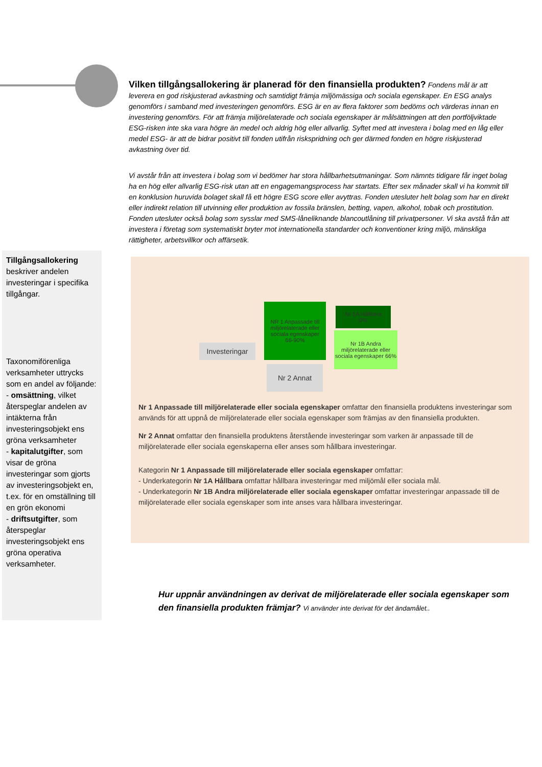Vilken tillgångsallokering är planerad för den finansiella produkten?
Fondens mål är att leverera en god riskjusterad avkastning och samtidigt främja miljömässiga och sociala egenskaper. En ESG analys genomförs i samband med investeringen genomförs. ESG är en av flera faktorer som bedöms och värderas innan en investering genomförs. För att främja miljörelaterade och sociala egenskaper är målsättningen att den portföljviktade ESG-risken inte ska vara högre än medel och aldrig hög eller allvarlig. Syftet med att investera i bolag med en låg eller medel ESG- är att de bidrar positivt till fonden utifrån riskspridning och ger därmed fonden en högre riskjusterad avkastning över tid.
Vi avstår från att investera i bolag som vi bedömer har stora hållbarhetsutmaningar. Som nämnts tidigare får inget bolag ha en hög eller allvarlig ESG-risk utan att en engagemangsprocess har startats. Efter sex månader skall vi ha kommit till en konklusion huruvida bolaget skall få ett högre ESG score eller avyttras. Fonden utesluter helt bolag som har en direkt eller indirekt relation till utvinning eller produktion av fossila bränslen, betting, vapen, alkohol, tobak och prostitution. Fonden utesluter också bolag som sysslar med SMS-låneliknande blancoutlåning till privatpersoner. Vi ska avstå från att investera i företag som systematiskt bryter mot internationella standarder och konventioner kring miljö, mänskliga rättigheter, arbetsvillkor och affärsetik.
Tillgångsallokering beskriver andelen investeringar i specifika tillgångar.
Taxonomiförenliga verksamheter uttrycks som en andel av följande:
- omsättning, vilket återspeglar andelen av intäkterna från investeringsobjekt ens gröna verksamheter
- kapitalutgifter, som visar de gröna investeringar som gjorts av investeringsobjekt en, t.ex. för en omställning till en grön ekonomi
- driftsutgifter, som återspeglar investeringsobjekt ens gröna operativa verksamheter.
Investeringar
NR 1 Anpassade till miljörelaterade eller sociala egenskaper
66-90%
Nr 1A Hållbara
0%
Nr 1B Andra miljörelaterade eller sociala egenskaper 66%
Nr 2 Annat
Nr 1 Anpassade till miljörelaterade eller sociala egenskaper omfattar den finansiella produktens investeringar som används för att uppnå de miljörelaterade eller sociala egenskaper som främjas av den finansiella produkten.
Nr 2 Annat omfattar den finansiella produktens återstående investeringar som varken är anpassade till de miljörelaterade eller sociala egenskaperna eller anses som hållbara investeringar.
Kategorin Nr 1 Anpassade till miljörelaterade eller sociala egenskaper omfattar:
- Underkategorin Nr 1A Hållbara omfattar hållbara investeringar med miljömål eller sociala mål.
- Underkategorin Nr 1B Andra miljörelaterade eller sociala egenskaper omfattar investeringar anpassade till de miljörelaterade eller sociala egenskaper som inte anses vara hållbara investeringar.
Hur uppnår användningen av derivat de miljörelaterade eller sociala egenskaper som den finansiella produkten främjar? Vi använder inte derivat för det ändamålet..